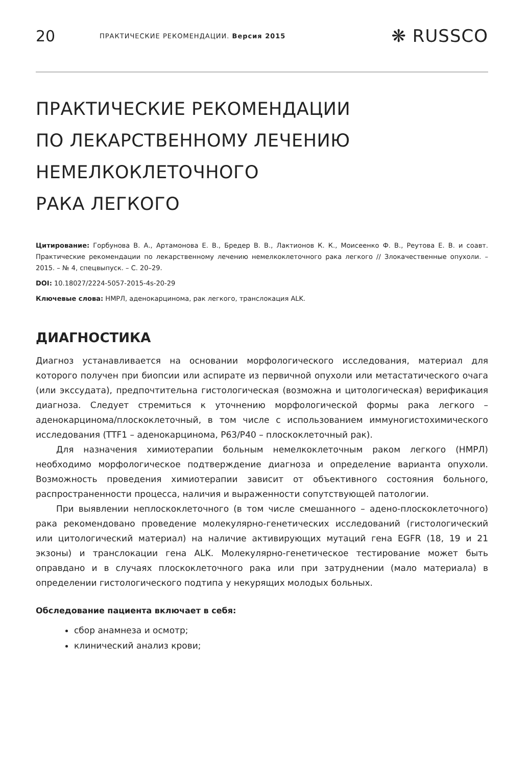20 ПРАКТИЧЕСКИЕ РЕКОМЕНДАЦИИ. Версия 2015 ❋ RUSSCO
ПРАКТИЧЕСКИЕ РЕКОМЕНДАЦИИ
ПО ЛЕКАРСТВЕННОМУ ЛЕЧЕНИЮ
НЕМЕЛКОКЛЕТОЧНОГО
РАКА ЛЕГКОГО
Цитирование: Горбунова В. А., Артамонова Е. В., Бредер В. В., Лактионов К. К., Моисеенко Ф. В., Реутова Е. В. и соавт. Практические рекомендации по лекарственному лечению немелкоклеточного рака легкого // Злокачественные опухоли. – 2015. – № 4, спецвыпуск. – С. 20–29.
DOI: 10.18027/2224-5057-2015-4s-20-29
Ключевые слова: НМРЛ, аденокарцинома, рак легкого, транслокация ALK.
ДИАГНОСТИКА
Диагноз устанавливается на основании морфологического исследования, материал для которого получен при биопсии или аспирате из первичной опухоли или метастатического очага (или экссудата), предпочтительна гистологическая (возможна и цитологическая) верификация диагноза. Следует стремиться к уточнению морфологической формы рака легкого – аденокарцинома/плоскоклеточный, в том числе с использованием иммуногистохимического исследования (TTF1 – аденокарцинома, P63/P40 – плоскоклеточный рак).
Для назначения химиотерапии больным немелкоклеточным раком легкого (НМРЛ) необходимо морфологическое подтверждение диагноза и определение варианта опухоли. Возможность проведения химиотерапии зависит от объективного состояния больного, распространенности процесса, наличия и выраженности сопутствующей патологии.
При выявлении неплоскоклеточного (в том числе смешанного – адено-плоскоклеточного) рака рекомендовано проведение молекулярно-генетических исследований (гистологический или цитологический материал) на наличие активирующих мутаций гена EGFR (18, 19 и 21 экзоны) и транслокации гена ALK. Молекулярно-генетическое тестирование может быть оправдано и в случаях плоскоклеточного рака или при затруднении (мало материала) в определении гистологического подтипа у некурящих молодых больных.
Обследование пациента включает в себя:
сбор анамнеза и осмотр;
клинический анализ крови;